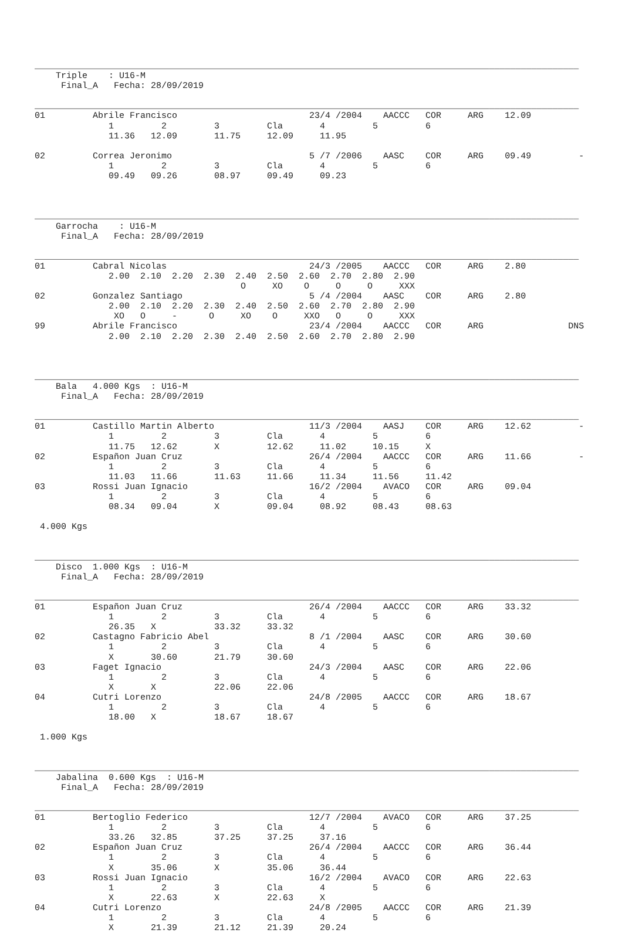_______________________________________________________________________________________________________
    Triple    : U16-M
     Final_A   Fecha: 28/09/2019

_______________________________________________________________________________________________________
01         Abrile Francisco                         23/4 /2004    AACCC   COR     ARG    12.09
              1         2         3         Cla       4         5         6
              11.36   12.09       11.75     12.09     11.95

02         Correa Jeronimo                          5 /7 /2006    AASC    COR     ARG    09.49         -
              1         2         3         Cla       4         5         6
              09.49   09.26       08.97     09.49     09.23



_______________________________________________________________________________________________________
    Garrocha    : U16-M
     Final_A   Fecha: 28/09/2019

_______________________________________________________________________________________________________
01         Cabral Nicolas                           24/3 /2005    AACCC   COR     ARG    2.80
              2.00  2.10  2.20  2.30  2.40  2.50  2.60  2.70  2.80  2.90
                                       O     XO    O     O     O     XXX
02         Gonzalez Santiago                        5 /4 /2004    AASC    COR     ARG    2.80
              2.00  2.10  2.20  2.30  2.40  2.50  2.60  2.70  2.80  2.90
               XO   O     -      O     XO    O     XXO   O     O     XXX
99         Abrile Francisco                         23/4 /2004    AACCC   COR     ARG                DNS
              2.00  2.10  2.20  2.30  2.40  2.50  2.60  2.70  2.80  2.90



_______________________________________________________________________________________________________
    Bala   4.000 Kgs  : U16-M
     Final_A   Fecha: 28/09/2019

_______________________________________________________________________________________________________
01         Castillo Martin Alberto                  11/3 /2004    AASJ    COR     ARG    12.62         -
              1         2         3         Cla       4         5         6
              11.75   12.62       X         12.62     11.02     10.15     X
02         Españon Juan Cruz                        26/4 /2004    AACCC   COR     ARG    11.66         -
              1         2         3         Cla       4         5         6
              11.03   11.66       11.63     11.66     11.34     11.56     11.42
03         Rossi Juan Ignacio                       16/2 /2004    AVACO   COR     ARG    09.04
              1         2         3         Cla       4         5         6
              08.34   09.04       X         09.04     08.92     08.43     08.63

 4.000 Kgs


_______________________________________________________________________________________________________
    Disco  1.000 Kgs  : U16-M
     Final_A   Fecha: 28/09/2019

_______________________________________________________________________________________________________
01         Españon Juan Cruz                        26/4 /2004    AACCC   COR     ARG    33.32
              1         2         3         Cla       4         5         6
              26.35   X           33.32     33.32
02         Castagno Fabricio Abel                   8 /1 /2004    AASC    COR     ARG    30.60
              1         2         3         Cla       4         5         6
              X       30.60       21.79     30.60
03         Faget Ignacio                            24/3 /2004    AASC    COR     ARG    22.06
              1         2         3         Cla       4         5         6
              X       X           22.06     22.06
04         Cutri Lorenzo                            24/8 /2005    AACCC   COR     ARG    18.67
              1         2         3         Cla       4         5         6
              18.00   X           18.67     18.67

 1.000 Kgs


_______________________________________________________________________________________________________
    Jabalina  0.600 Kgs  : U16-M
     Final_A   Fecha: 28/09/2019

_______________________________________________________________________________________________________
01         Bertoglio Federico                       12/7 /2004    AVACO   COR     ARG    37.25
              1         2         3         Cla       4         5         6
              33.26   32.85       37.25     37.25     37.16
02         Españon Juan Cruz                        26/4 /2004    AACCC   COR     ARG    36.44
              1         2         3         Cla       4         5         6
              X       35.06       X         35.06     36.44
03         Rossi Juan Ignacio                       16/2 /2004    AVACO   COR     ARG    22.63
              1         2         3         Cla       4         5         6
              X       22.63       X         22.63     X
04         Cutri Lorenzo                            24/8 /2005    AACCC   COR     ARG    21.39
              1         2         3         Cla       4         5         6
              X       21.39       21.12     21.39     20.24